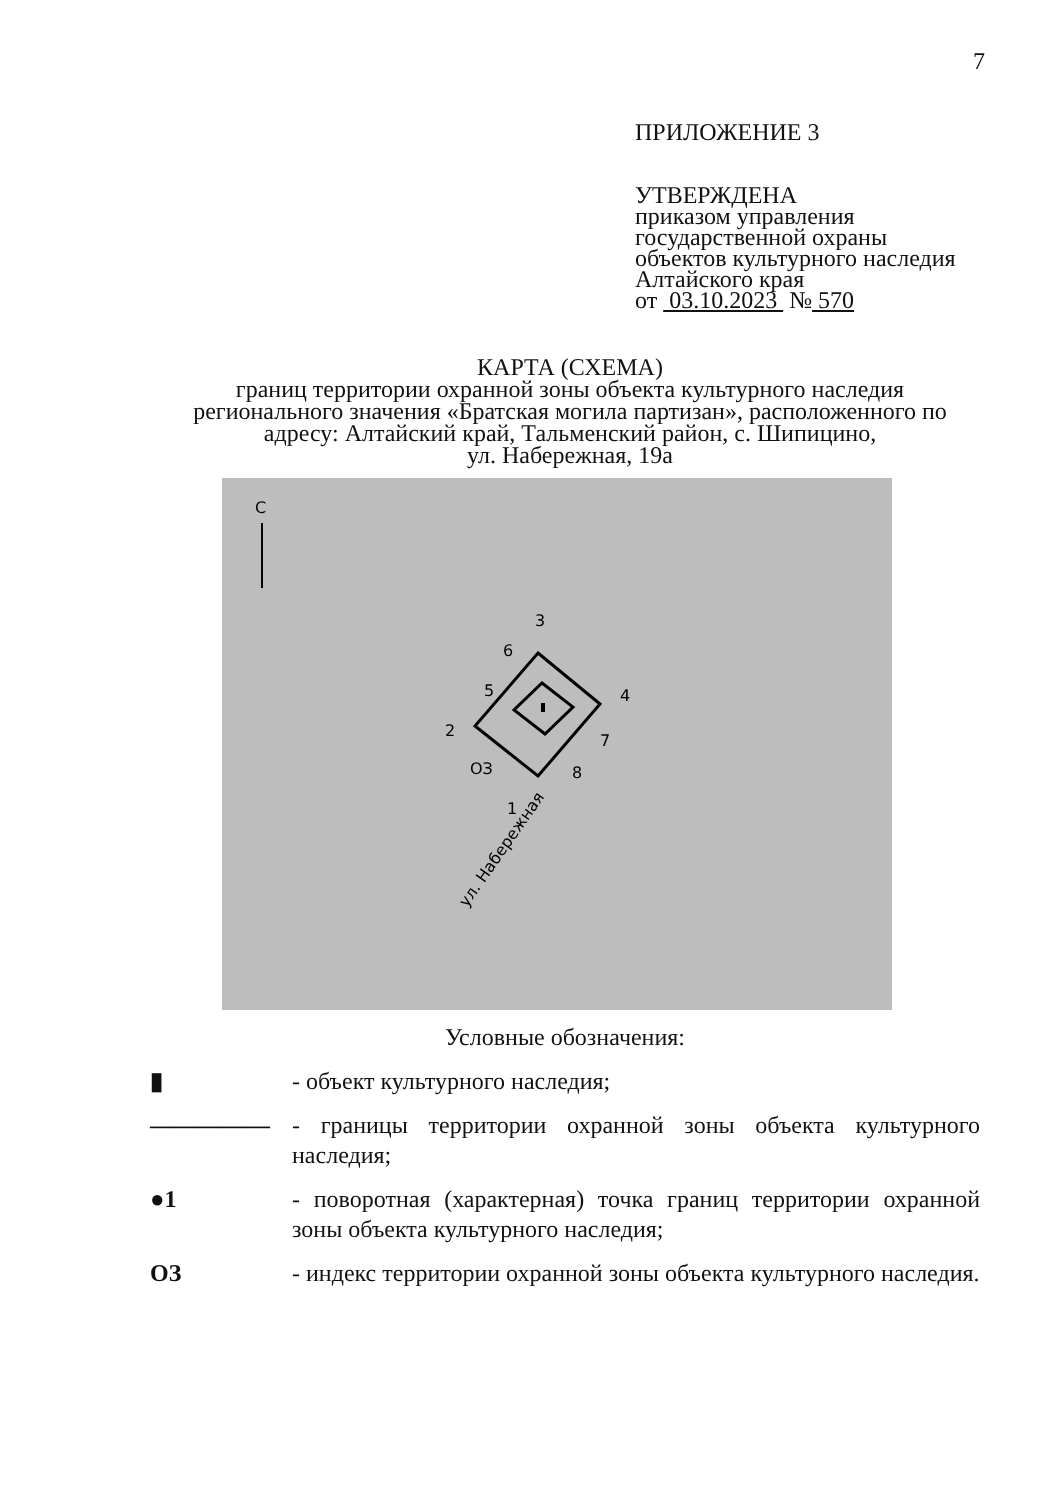7
ПРИЛОЖЕНИЕ 3
УТВЕРЖДЕНА
приказом управления
государственной охраны
объектов культурного наследия
Алтайского края
от 03.10.2023 № 570
КАРТА (СХЕМА)
границ территории охранной зоны объекта культурного наследия регионального значения «Братская могила партизан», расположенного по адресу: Алтайский край, Тальменский район, с. Шипицино,
ул. Набережная, 19а
С
3
6
5
4
2
7
8
ОЗ
1
ул. Набережная
Условные обозначения:
▮ - объект культурного наследия;
――――― - границы территории охранной зоны объекта культурного наследия;
●1 - поворотная (характерная) точка границ территории охранной зоны объекта культурного наследия;
ОЗ - индекс территории охранной зоны объекта культурного наследия.